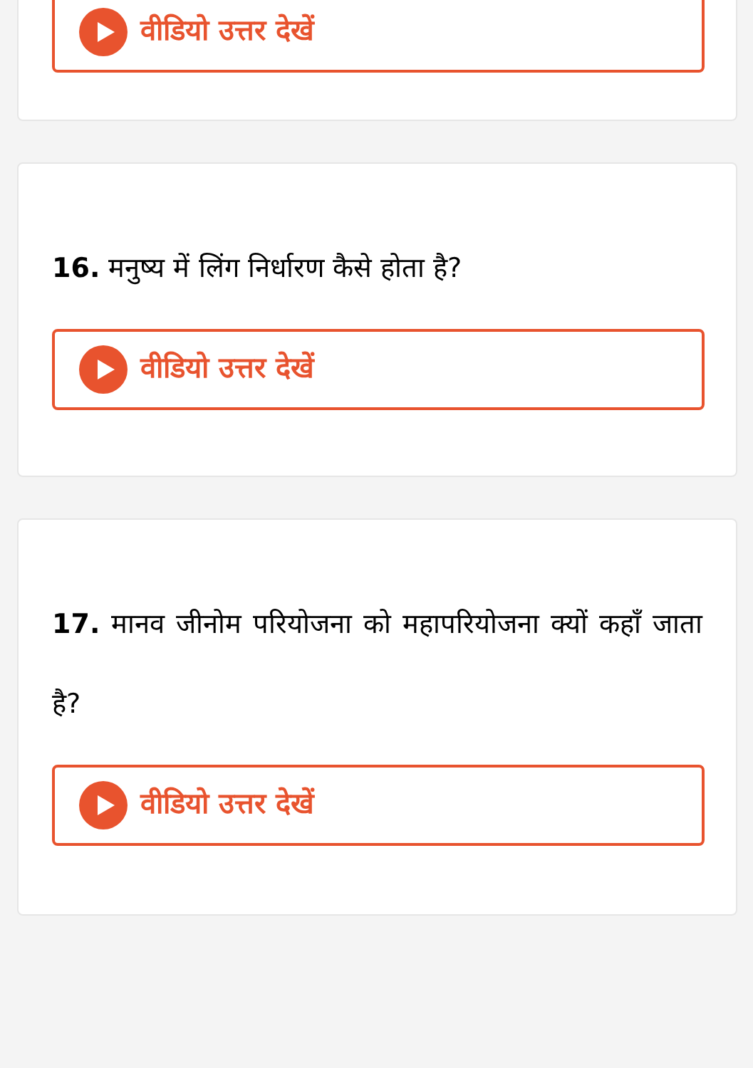वीडियो उत्तर देखें
16. मनुष्य में लिंग निर्धारण कैसे होता है?
वीडियो उत्तर देखें
17. मानव जीनोम परियोजना को महापरियोजना क्यों कहाँ जाता है?
वीडियो उत्तर देखें